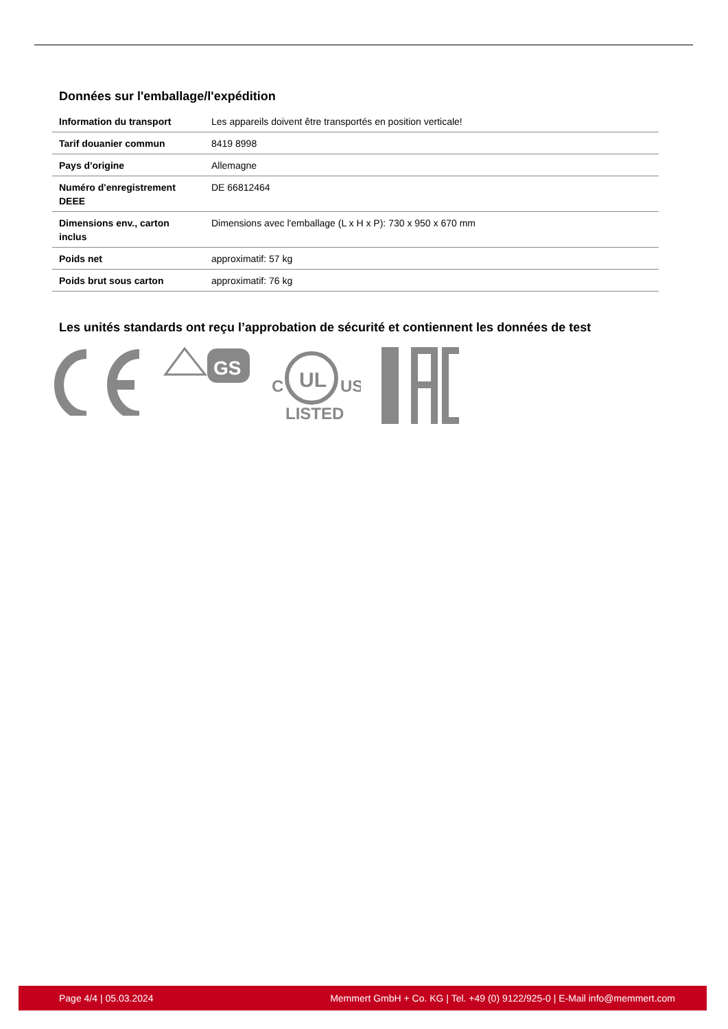Données sur l'emballage/l'expédition
| Information du transport | Les appareils doivent être transportés en position verticale! |
| Tarif douanier commun | 8419 8998 |
| Pays d'origine | Allemagne |
| Numéro d'enregistrement DEEE | DE 66812464 |
| Dimensions env., carton inclus | Dimensions avec l'emballage (L x H x P): 730 x 950 x 670 mm |
| Poids net | approximatif: 57 kg |
| Poids brut sous carton | approximatif: 76 kg |
Les unités standards ont reçu l’approbation de sécurité et contiennent les données de test
GS
UL
C
US
LISTED
Page 4/4 | 05.03.2024 Memmert GmbH + Co. KG | Tel. +49 (0) 9122/925-0 | E-Mail info@memmert.com